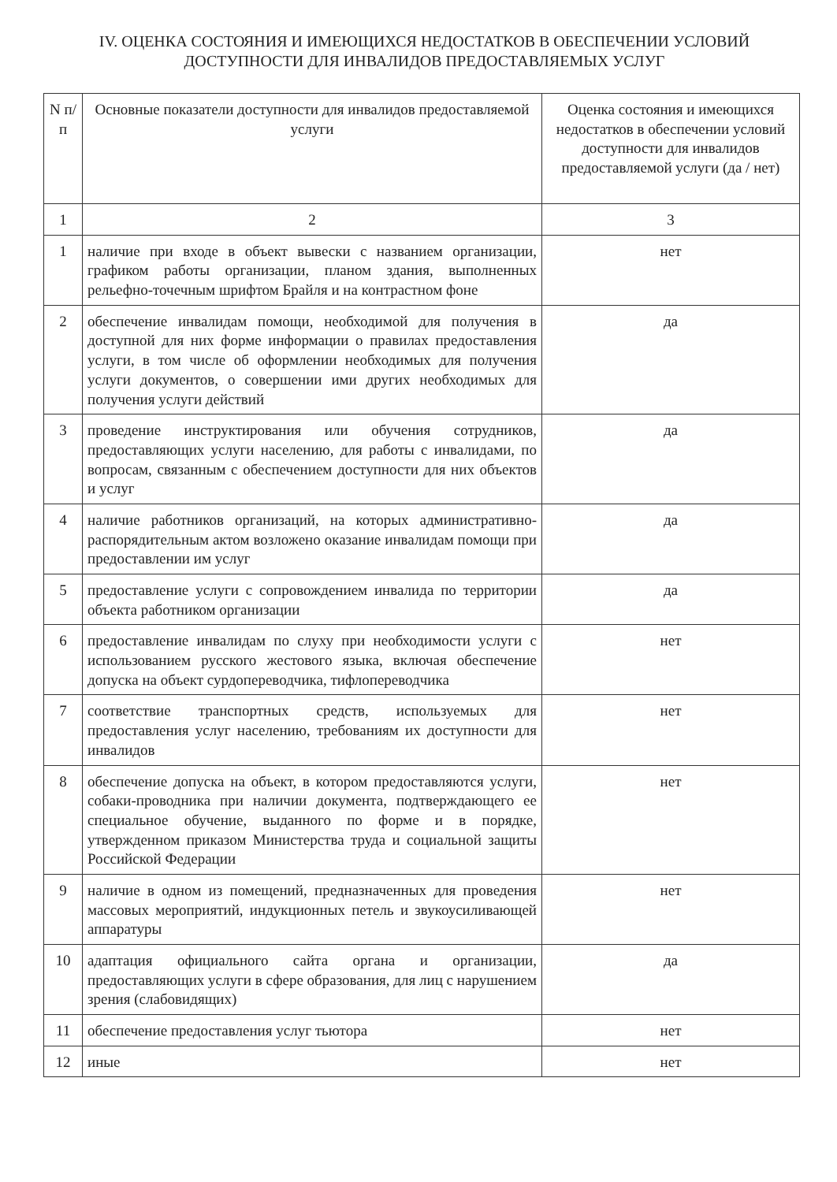IV. ОЦЕНКА СОСТОЯНИЯ И ИМЕЮЩИХСЯ НЕДОСТАТКОВ В ОБЕСПЕЧЕНИИ УСЛОВИЙ
ДОСТУПНОСТИ ДЛЯ ИНВАЛИДОВ ПРЕДОСТАВЛЯЕМЫХ УСЛУГ
| N п/п | Основные показатели доступности для инвалидов предоставляемой услуги | Оценка состояния и имеющихся недостатков в обеспечении условий доступности для инвалидов предоставляемой услуги (да / нет) |
| 1 | 2 | 3 |
| 1 | наличие при входе в объект вывески с названием организации, графиком работы организации, планом здания, выполненных рельефно-точечным шрифтом Брайля и на контрастном фоне | нет |
| 2 | обеспечение инвалидам помощи, необходимой для получения в доступной для них форме информации о правилах предоставления услуги, в том числе об оформлении необходимых для получения услуги документов, о совершении ими других необходимых для получения услуги действий | да |
| 3 | проведение инструктирования или обучения сотрудников, предоставляющих услуги населению, для работы с инвалидами, по вопросам, связанным с обеспечением доступности для них объектов и услуг | да |
| 4 | наличие работников организаций, на которых административно-распорядительным актом возложено оказание инвалидам помощи при предоставлении им услуг | да |
| 5 | предоставление услуги с сопровождением инвалида по территории объекта работником организации | да |
| 6 | предоставление инвалидам по слуху при необходимости услуги с использованием русского жестового языка, включая обеспечение допуска на объект сурдопереводчика, тифлопереводчика | нет |
| 7 | соответствие транспортных средств, используемых для предоставления услуг населению, требованиям их доступности для инвалидов | нет |
| 8 | обеспечение допуска на объект, в котором предоставляются услуги, собаки-проводника при наличии документа, подтверждающего ее специальное обучение, выданного по форме и в порядке, утвержденном приказом Министерства труда и социальной защиты Российской Федерации | нет |
| 9 | наличие в одном из помещений, предназначенных для проведения массовых мероприятий, индукционных петель и звукоусиливающей аппаратуры | нет |
| 10 | адаптация официального сайта органа и организации, предоставляющих услуги в сфере образования, для лиц с нарушением зрения (слабовидящих) | да |
| 11 | обеспечение предоставления услуг тьютора | нет |
| 12 | иные | нет |